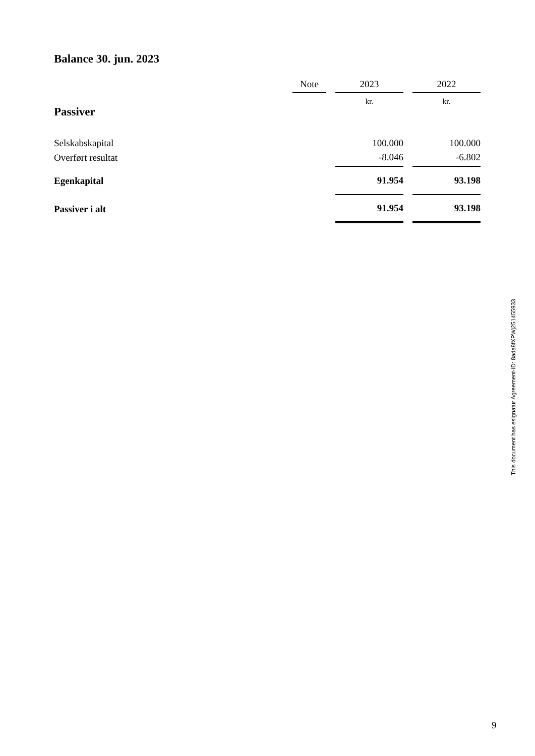Balance 30. jun. 2023
| | Note | | 2023 | | 2022 |
| Passiver | | | kr. | | kr. |
| Selskabskapital | | | 100.000 | | 100.000 |
| Overført resultat | | | -8.046 | | -6.802 |
| Egenkapital | | | 91.954 | | 93.198 |
| Passiver i alt | | | 91.954 | | 93.198 |
This document has esignatur Agreement-ID: 8ada8fXPWj251455933
9